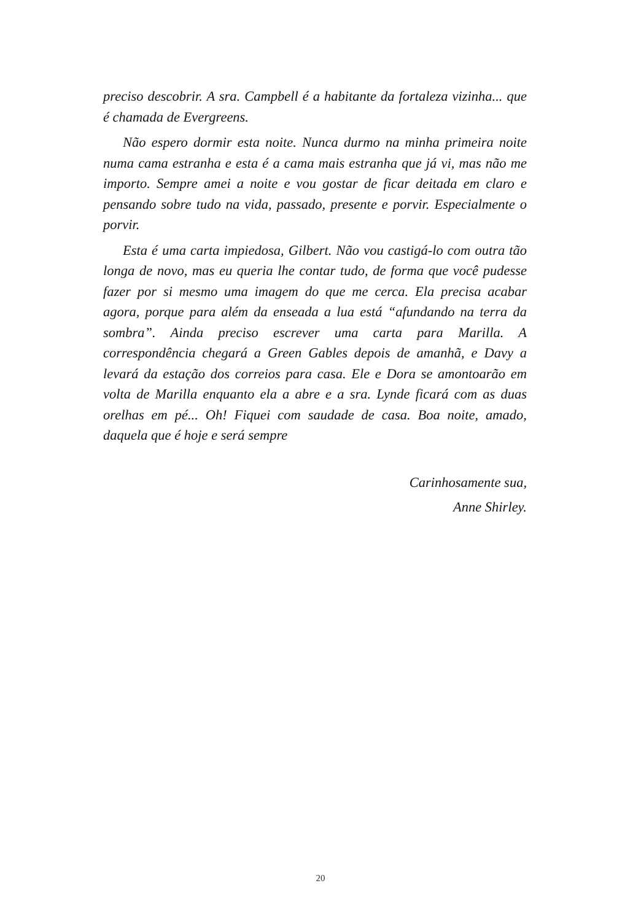preciso descobrir. A sra. Campbell é a habitante da fortaleza vizinha... que é chamada de Evergreens.
Não espero dormir esta noite. Nunca durmo na minha primeira noite numa cama estranha e esta é a cama mais estranha que já vi, mas não me importo. Sempre amei a noite e vou gostar de ficar deitada em claro e pensando sobre tudo na vida, passado, presente e porvir. Especialmente o porvir.
Esta é uma carta impiedosa, Gilbert. Não vou castigá-lo com outra tão longa de novo, mas eu queria lhe contar tudo, de forma que você pudesse fazer por si mesmo uma imagem do que me cerca. Ela precisa acabar agora, porque para além da enseada a lua está “afundando na terra da sombra”. Ainda preciso escrever uma carta para Marilla. A correspondência chegará a Green Gables depois de amanhã, e Davy a levará da estação dos correios para casa. Ele e Dora se amontoarão em volta de Marilla enquanto ela a abre e a sra. Lynde ficará com as duas orelhas em pé... Oh! Fiquei com saudade de casa. Boa noite, amado, daquela que é hoje e será sempre
Carinhosamente sua,
Anne Shirley.
20